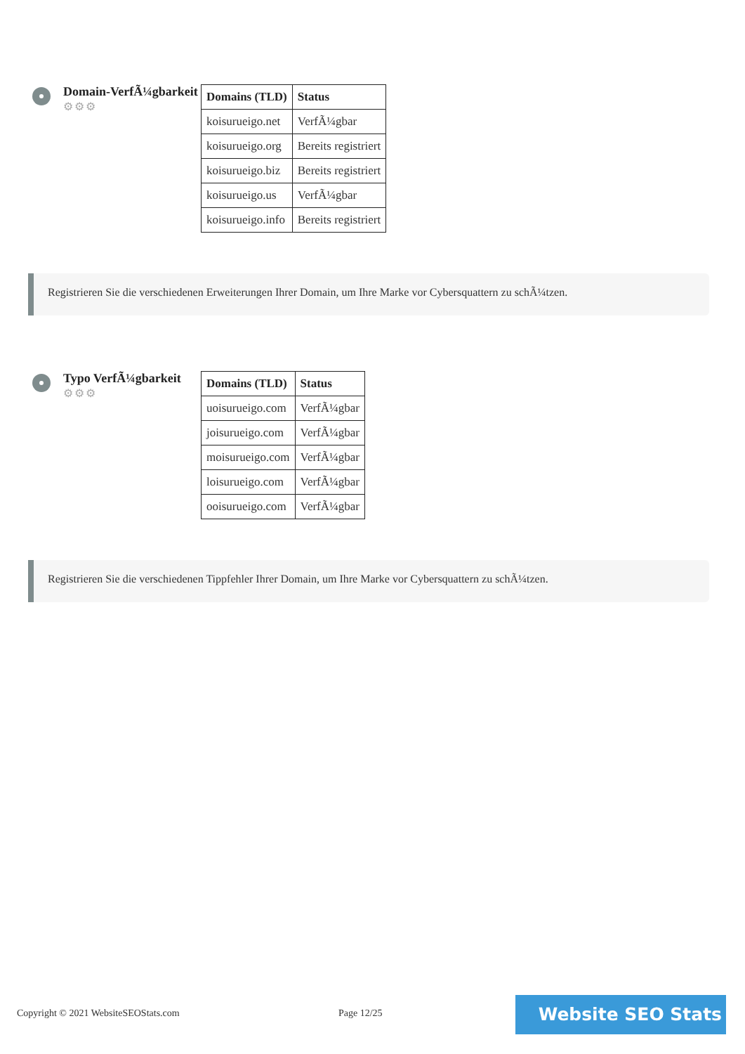Domain-VerfÃ¼gbarkeit
⚙⚙⚙
| Domains (TLD) | Status |
| --- | --- |
| koisurueigo.net | VerfÃ¼gbar |
| koisurueigo.org | Bereits registriert |
| koisurueigo.biz | Bereits registriert |
| koisurueigo.us | VerfÃ¼gbar |
| koisurueigo.info | Bereits registriert |
Registrieren Sie die verschiedenen Erweiterungen Ihrer Domain, um Ihre Marke vor Cybersquattern zu schÃ¼tzen.
Typo VerfÃ¼gbarkeit
⚙⚙⚙
| Domains (TLD) | Status |
| --- | --- |
| uoisurueigo.com | VerfÃ¼gbar |
| joisurueigo.com | VerfÃ¼gbar |
| moisurueigo.com | VerfÃ¼gbar |
| loisurueigo.com | VerfÃ¼gbar |
| ooisurueigo.com | VerfÃ¼gbar |
Registrieren Sie die verschiedenen Tippfehler Ihrer Domain, um Ihre Marke vor Cybersquattern zu schÃ¼tzen.
Copyright © 2021 WebsiteSEOStats.com
Page 12/25 Website SEO Stats